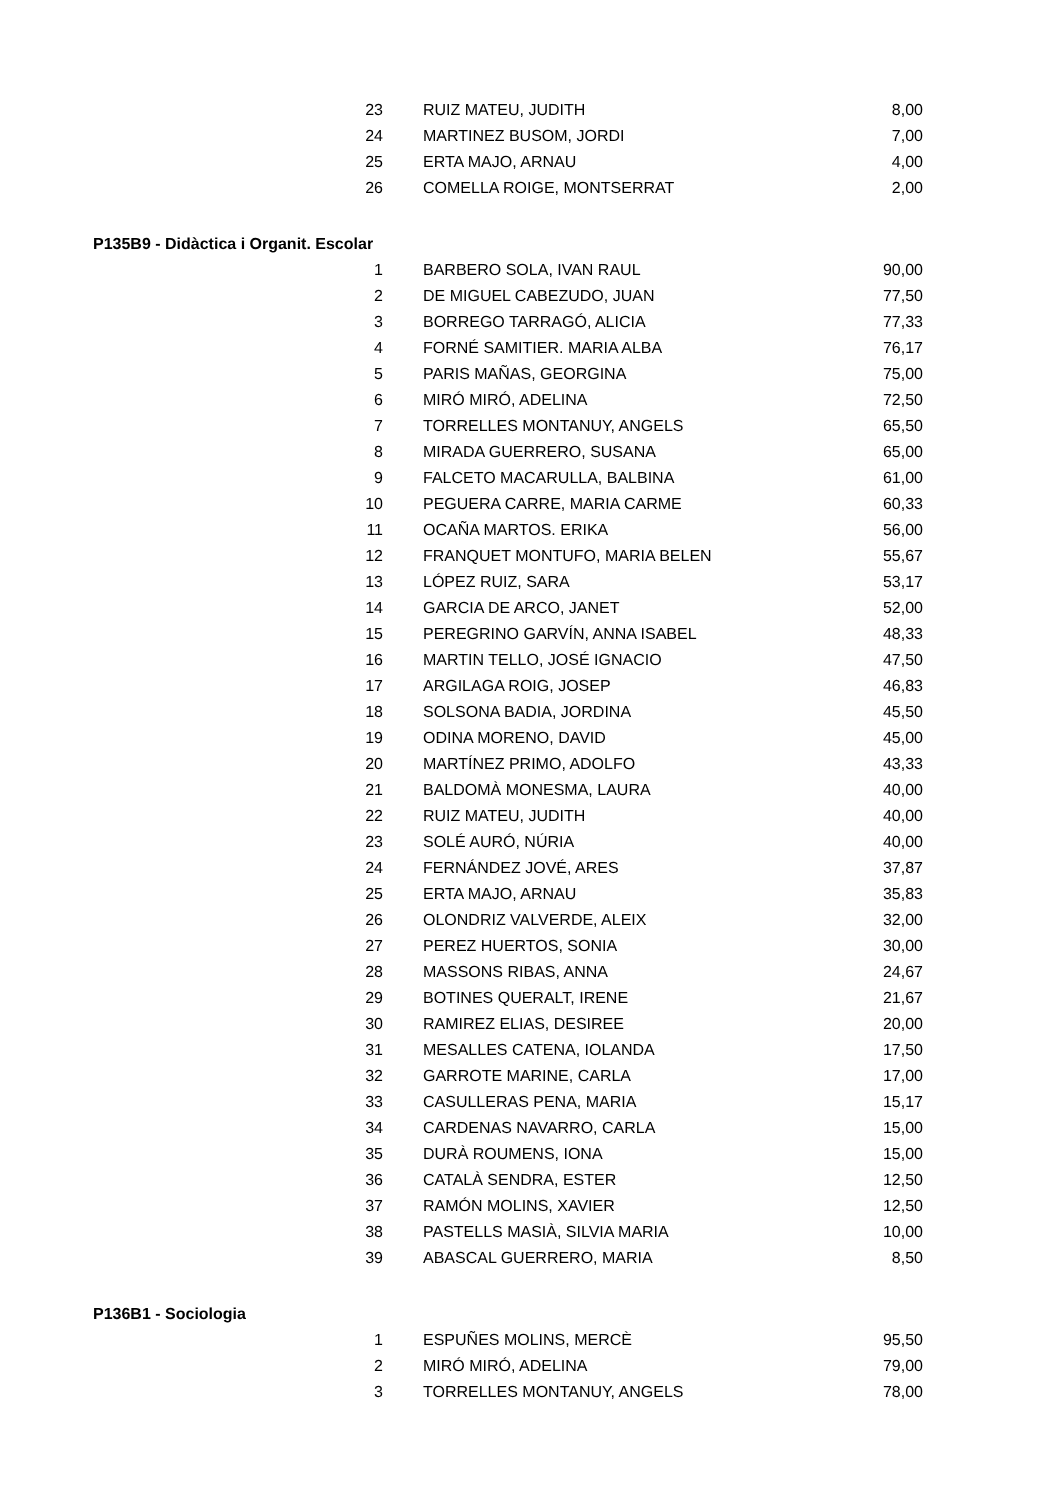| 23 | RUIZ MATEU, JUDITH | 8,00 |
| 24 | MARTINEZ BUSOM, JORDI | 7,00 |
| 25 | ERTA MAJO, ARNAU | 4,00 |
| 26 | COMELLA ROIGE, MONTSERRAT | 2,00 |
P135B9 - Didàctica i Organit. Escolar
| 1 | BARBERO SOLA, IVAN RAUL | 90,00 |
| 2 | DE MIGUEL CABEZUDO, JUAN | 77,50 |
| 3 | BORREGO TARRAGÓ, ALICIA | 77,33 |
| 4 | FORNÉ SAMITIER. MARIA ALBA | 76,17 |
| 5 | PARIS MAÑAS, GEORGINA | 75,00 |
| 6 | MIRÓ MIRÓ, ADELINA | 72,50 |
| 7 | TORRELLES MONTANUY, ANGELS | 65,50 |
| 8 | MIRADA GUERRERO, SUSANA | 65,00 |
| 9 | FALCETO MACARULLA, BALBINA | 61,00 |
| 10 | PEGUERA CARRE, MARIA CARME | 60,33 |
| 11 | OCAÑA MARTOS. ERIKA | 56,00 |
| 12 | FRANQUET MONTUFO, MARIA BELEN | 55,67 |
| 13 | LÓPEZ RUIZ, SARA | 53,17 |
| 14 | GARCIA DE ARCO, JANET | 52,00 |
| 15 | PEREGRINO GARVÍN, ANNA ISABEL | 48,33 |
| 16 | MARTIN TELLO, JOSÉ IGNACIO | 47,50 |
| 17 | ARGILAGA ROIG, JOSEP | 46,83 |
| 18 | SOLSONA BADIA, JORDINA | 45,50 |
| 19 | ODINA MORENO, DAVID | 45,00 |
| 20 | MARTÍNEZ PRIMO, ADOLFO | 43,33 |
| 21 | BALDOMÀ MONESMA, LAURA | 40,00 |
| 22 | RUIZ MATEU, JUDITH | 40,00 |
| 23 | SOLÉ AURÓ, NÚRIA | 40,00 |
| 24 | FERNÁNDEZ JOVÉ, ARES | 37,87 |
| 25 | ERTA MAJO, ARNAU | 35,83 |
| 26 | OLONDRIZ VALVERDE, ALEIX | 32,00 |
| 27 | PEREZ HUERTOS, SONIA | 30,00 |
| 28 | MASSONS RIBAS, ANNA | 24,67 |
| 29 | BOTINES QUERALT, IRENE | 21,67 |
| 30 | RAMIREZ ELIAS, DESIREE | 20,00 |
| 31 | MESALLES CATENA, IOLANDA | 17,50 |
| 32 | GARROTE MARINE, CARLA | 17,00 |
| 33 | CASULLERAS PENA, MARIA | 15,17 |
| 34 | CARDENAS NAVARRO, CARLA | 15,00 |
| 35 | DURÀ ROUMENS, IONA | 15,00 |
| 36 | CATALÀ SENDRA, ESTER | 12,50 |
| 37 | RAMÓN MOLINS, XAVIER | 12,50 |
| 38 | PASTELLS MASIÀ, SILVIA MARIA | 10,00 |
| 39 | ABASCAL GUERRERO, MARIA | 8,50 |
P136B1 - Sociologia
| 1 | ESPUÑES MOLINS, MERCÈ | 95,50 |
| 2 | MIRÓ MIRÓ, ADELINA | 79,00 |
| 3 | TORRELLES MONTANUY, ANGELS | 78,00 |